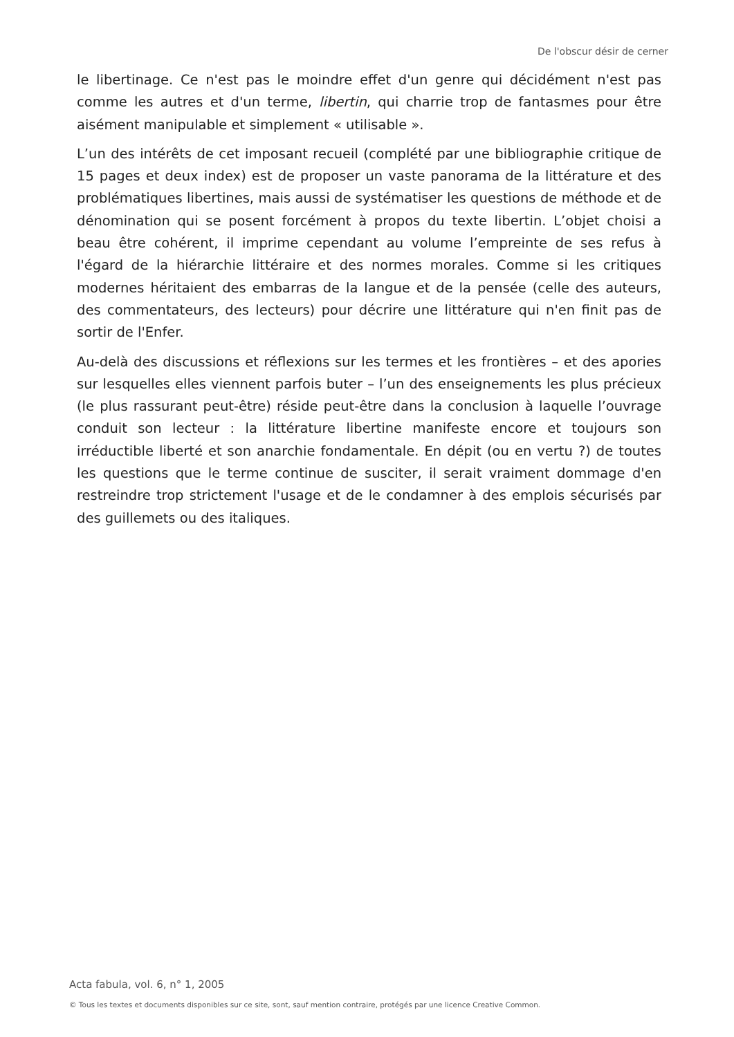De l'obscur désir de cerner
le libertinage. Ce n'est pas le moindre effet d'un genre qui décidément n'est pas comme les autres et d'un terme, libertin, qui charrie trop de fantasmes pour être aisément manipulable et simplement « utilisable ».
L’un des intérêts de cet imposant recueil (complété par une bibliographie critique de 15 pages et deux index) est de proposer un vaste panorama de la littérature et des problématiques libertines, mais aussi de systématiser les questions de méthode et de dénomination qui se posent forcément à propos du texte libertin. L’objet choisi a beau être cohérent, il imprime cependant au volume l’empreinte de ses refus à l'égard de la hiérarchie littéraire et des normes morales. Comme si les critiques modernes héritaient des embarras de la langue et de la pensée (celle des auteurs, des commentateurs, des lecteurs) pour décrire une littérature qui n'en finit pas de sortir de l'Enfer.
Au-delà des discussions et réflexions sur les termes et les frontières – et des apories sur lesquelles elles viennent parfois buter – l’un des enseignements les plus précieux (le plus rassurant peut-être) réside peut-être dans la conclusion à laquelle l’ouvrage conduit son lecteur : la littérature libertine manifeste encore et toujours son irréductible liberté et son anarchie fondamentale. En dépit (ou en vertu ?) de toutes les questions que le terme continue de susciter, il serait vraiment dommage d'en restreindre trop strictement l'usage et de le condamner à des emplois sécurisés par des guillemets ou des italiques.
Acta fabula, vol. 6, n° 1, 2005
© Tous les textes et documents disponibles sur ce site, sont, sauf mention contraire, protégés par une licence Creative Common.